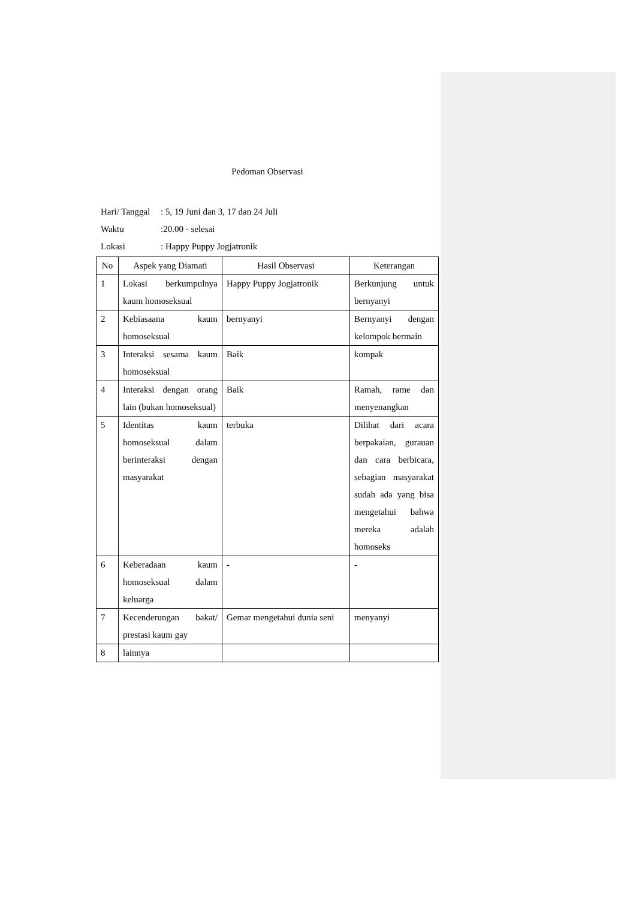Pedoman Observasi
Hari/ Tanggal: 5, 19 Juni dan 3, 17 dan 24 Juli
Waktu:20.00 - selesai
Lokasi: Happy Puppy Jogjatronik
| No | Aspek yang Diamati | Hasil Observasi | Keterangan |
| --- | --- | --- | --- |
| 1 | Lokasi berkumpulnya kaum homoseksual | Happy Puppy Jogjatronik | Berkunjung untuk bernyanyi |
| 2 | Kebiasaana kaum homoseksual | bernyanyi | Bernyanyi dengan kelompok bermain |
| 3 | Interaksi sesama kaum homoseksual | Baik | kompak |
| 4 | Interaksi dengan orang lain (bukan homoseksual) | Baik | Ramah, rame dan menyenangkan |
| 5 | Identitas kaum homoseksual dalam berinteraksi dengan masyarakat | terbuka | Dilihat dari acara berpakaian, gurauan dan cara berbicara, sebagian masyarakat sudah ada yang bisa mengetahui bahwa mereka adalah homoseks |
| 6 | Keberadaan kaum homoseksual dalam keluarga | - | - |
| 7 | Kecenderungan bakat/ prestasi kaum gay | Gemar mengetahui dunia seni | menyanyi |
| 8 | lainnya | | |